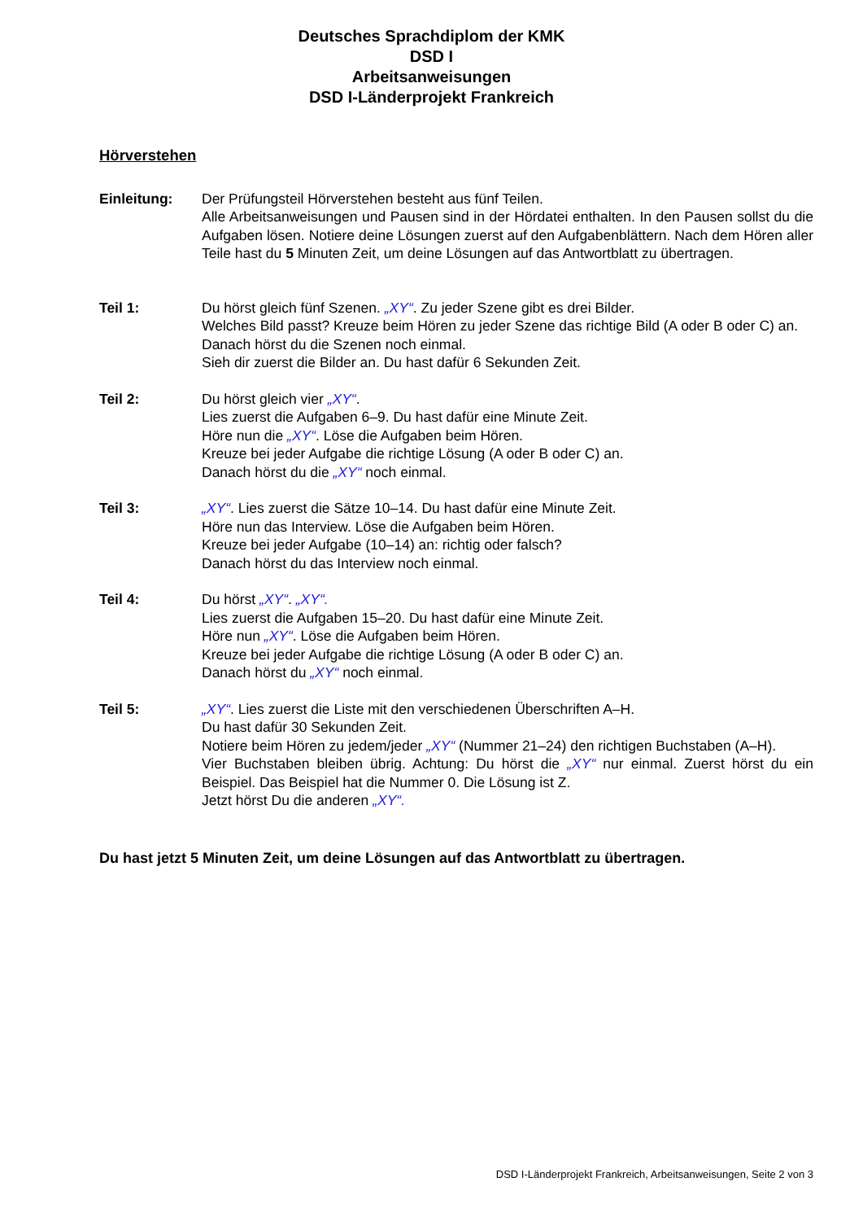Deutsches Sprachdiplom der KMK
DSD I
Arbeitsanweisungen
DSD I-Länderprojekt Frankreich
Hörverstehen
Einleitung: Der Prüfungsteil Hörverstehen besteht aus fünf Teilen.
Alle Arbeitsanweisungen und Pausen sind in der Hördatei enthalten. In den Pausen sollst du die Aufgaben lösen. Notiere deine Lösungen zuerst auf den Aufgabenblättern. Nach dem Hören aller Teile hast du 5 Minuten Zeit, um deine Lösungen auf das Antwortblatt zu übertragen.
Teil 1: Du hörst gleich fünf Szenen. „XY“. Zu jeder Szene gibt es drei Bilder.
Welches Bild passt? Kreuze beim Hören zu jeder Szene das richtige Bild (A oder B oder C) an.
Danach hörst du die Szenen noch einmal.
Sieh dir zuerst die Bilder an. Du hast dafür 6 Sekunden Zeit.
Teil 2: Du hörst gleich vier „XY“.
Lies zuerst die Aufgaben 6–9. Du hast dafür eine Minute Zeit.
Höre nun die „XY“. Löse die Aufgaben beim Hören.
Kreuze bei jeder Aufgabe die richtige Lösung (A oder B oder C) an.
Danach hörst du die „XY“ noch einmal.
Teil 3: „XY“. Lies zuerst die Sätze 10–14. Du hast dafür eine Minute Zeit.
Höre nun das Interview. Löse die Aufgaben beim Hören.
Kreuze bei jeder Aufgabe (10–14) an: richtig oder falsch?
Danach hörst du das Interview noch einmal.
Teil 4: Du hörst „XY“. „XY“.
Lies zuerst die Aufgaben 15–20. Du hast dafür eine Minute Zeit.
Höre nun „XY“. Löse die Aufgaben beim Hören.
Kreuze bei jeder Aufgabe die richtige Lösung (A oder B oder C) an.
Danach hörst du „XY“ noch einmal.
Teil 5: „XY“. Lies zuerst die Liste mit den verschiedenen Überschriften A–H.
Du hast dafür 30 Sekunden Zeit.
Notiere beim Hören zu jedem/jeder „XY“ (Nummer 21–24) den richtigen Buchstaben (A–H).
Vier Buchstaben bleiben übrig. Achtung: Du hörst die „XY“ nur einmal. Zuerst hörst du ein Beispiel. Das Beispiel hat die Nummer 0. Die Lösung ist Z.
Jetzt hörst Du die anderen „XY“.
Du hast jetzt 5 Minuten Zeit, um deine Lösungen auf das Antwortblatt zu übertragen.
DSD I-Länderprojekt Frankreich, Arbeitsanweisungen, Seite 2 von 3